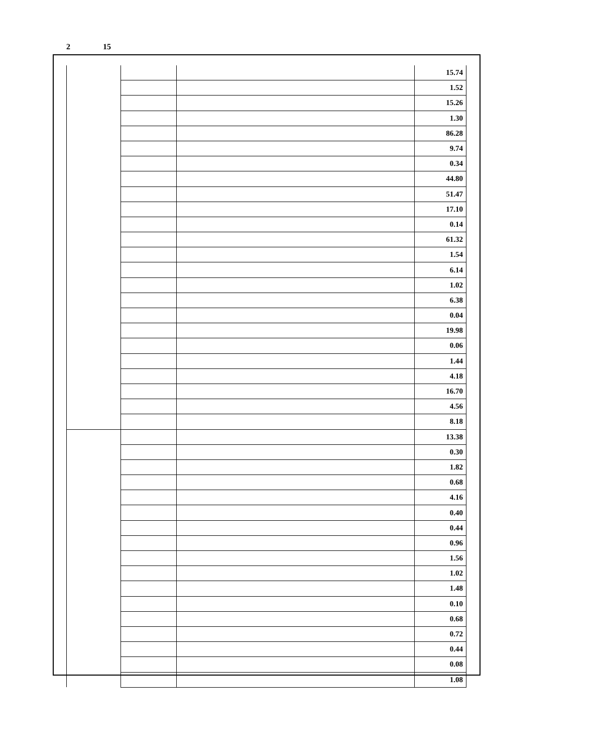2 15
| | | | 15.74 |
| | | | 1.52 |
| | | | 15.26 |
| | | | 1.30 |
| | | | 86.28 |
| | | | 9.74 |
| | | | 0.34 |
| | | | 44.80 |
| | | | 51.47 |
| | | | 17.10 |
| | | | 0.14 |
| | | | 61.32 |
| | | | 1.54 |
| | | | 6.14 |
| | | | 1.02 |
| | | | 6.38 |
| | | | 0.04 |
| | | | 19.98 |
| | | | 0.06 |
| | | | 1.44 |
| | | | 4.18 |
| | | | 16.70 |
| | | | 4.56 |
| | | | 8.18 |
| | | | 13.38 |
| | | | 0.30 |
| | | | 1.82 |
| | | | 0.68 |
| | | | 4.16 |
| | | | 0.40 |
| | | | 0.44 |
| | | | 0.96 |
| | | | 1.56 |
| | | | 1.02 |
| | | | 1.48 |
| | | | 0.10 |
| | | | 0.68 |
| | | | 0.72 |
| | | | 0.44 |
| | | | 0.08 |
| | | | 1.08 |